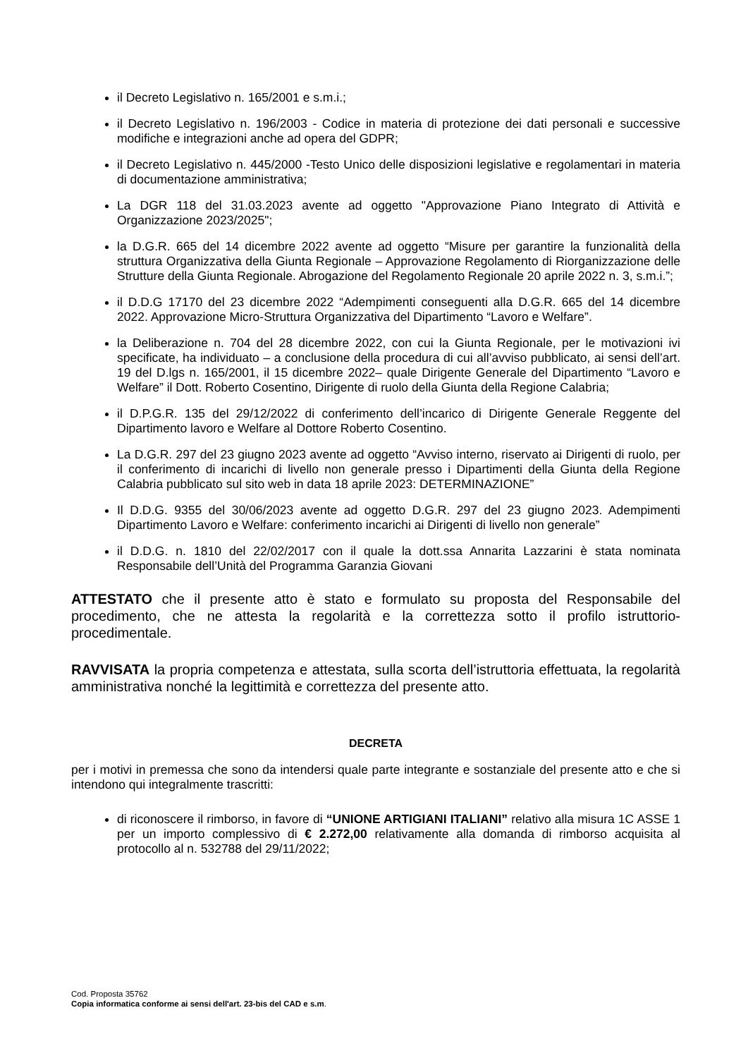il Decreto Legislativo n. 165/2001 e s.m.i.;
il Decreto Legislativo n. 196/2003 - Codice in materia di protezione dei dati personali e successive modifiche e integrazioni anche ad opera del GDPR;
il Decreto Legislativo n. 445/2000 -Testo Unico delle disposizioni legislative e regolamentari in materia di documentazione amministrativa;
La DGR 118 del 31.03.2023 avente ad oggetto "Approvazione Piano Integrato di Attività e Organizzazione 2023/2025";
la D.G.R. 665 del 14 dicembre 2022 avente ad oggetto “Misure per garantire la funzionalità della struttura Organizzativa della Giunta Regionale – Approvazione Regolamento di Riorganizzazione delle Strutture della Giunta Regionale. Abrogazione del Regolamento Regionale 20 aprile 2022 n. 3, s.m.i.”;
il D.D.G 17170 del 23 dicembre 2022 “Adempimenti conseguenti alla D.G.R. 665 del 14 dicembre 2022. Approvazione Micro-Struttura Organizzativa del Dipartimento “Lavoro e Welfare”.
la Deliberazione n. 704 del 28 dicembre 2022, con cui la Giunta Regionale, per le motivazioni ivi specificate, ha individuato – a conclusione della procedura di cui all’avviso pubblicato, ai sensi dell’art. 19 del D.lgs n. 165/2001, il 15 dicembre 2022– quale Dirigente Generale del Dipartimento “Lavoro e Welfare” il Dott. Roberto Cosentino, Dirigente di ruolo della Giunta della Regione Calabria;
il D.P.G.R. 135 del 29/12/2022 di conferimento dell’incarico di Dirigente Generale Reggente del Dipartimento lavoro e Welfare al Dottore Roberto Cosentino.
La D.G.R. 297 del 23 giugno 2023 avente ad oggetto “Avviso interno, riservato ai Dirigenti di ruolo, per il conferimento di incarichi di livello non generale presso i Dipartimenti della Giunta della Regione Calabria pubblicato sul sito web in data 18 aprile 2023: DETERMINAZIONE”
Il D.D.G. 9355 del 30/06/2023 avente ad oggetto D.G.R. 297 del 23 giugno 2023. Adempimenti Dipartimento Lavoro e Welfare: conferimento incarichi ai Dirigenti di livello non generale”
il D.D.G. n. 1810 del 22/02/2017 con il quale la dott.ssa Annarita Lazzarini è stata nominata Responsabile dell’Unità del Programma Garanzia Giovani
ATTESTATO che il presente atto è stato e formulato su proposta del Responsabile del procedimento, che ne attesta la regolarità e la correttezza sotto il profilo istruttorio-procedimentale.
RAVVISATA la propria competenza e attestata, sulla scorta dell’istruttoria effettuata, la regolarità amministrativa nonché la legittimità e correttezza del presente atto.
DECRETA
per i motivi in premessa che sono da intendersi quale parte integrante e sostanziale del presente atto e che si intendono qui integralmente trascritti:
di riconoscere il rimborso, in favore di “UNIONE ARTIGIANI ITALIANI” relativo alla misura 1C ASSE 1 per un importo complessivo di € 2.272,00 relativamente alla domanda di rimborso acquisita al protocollo al n. 532788 del 29/11/2022;
Cod. Proposta 35762
Copia informatica conforme ai sensi dell'art. 23-bis del CAD e s.m.